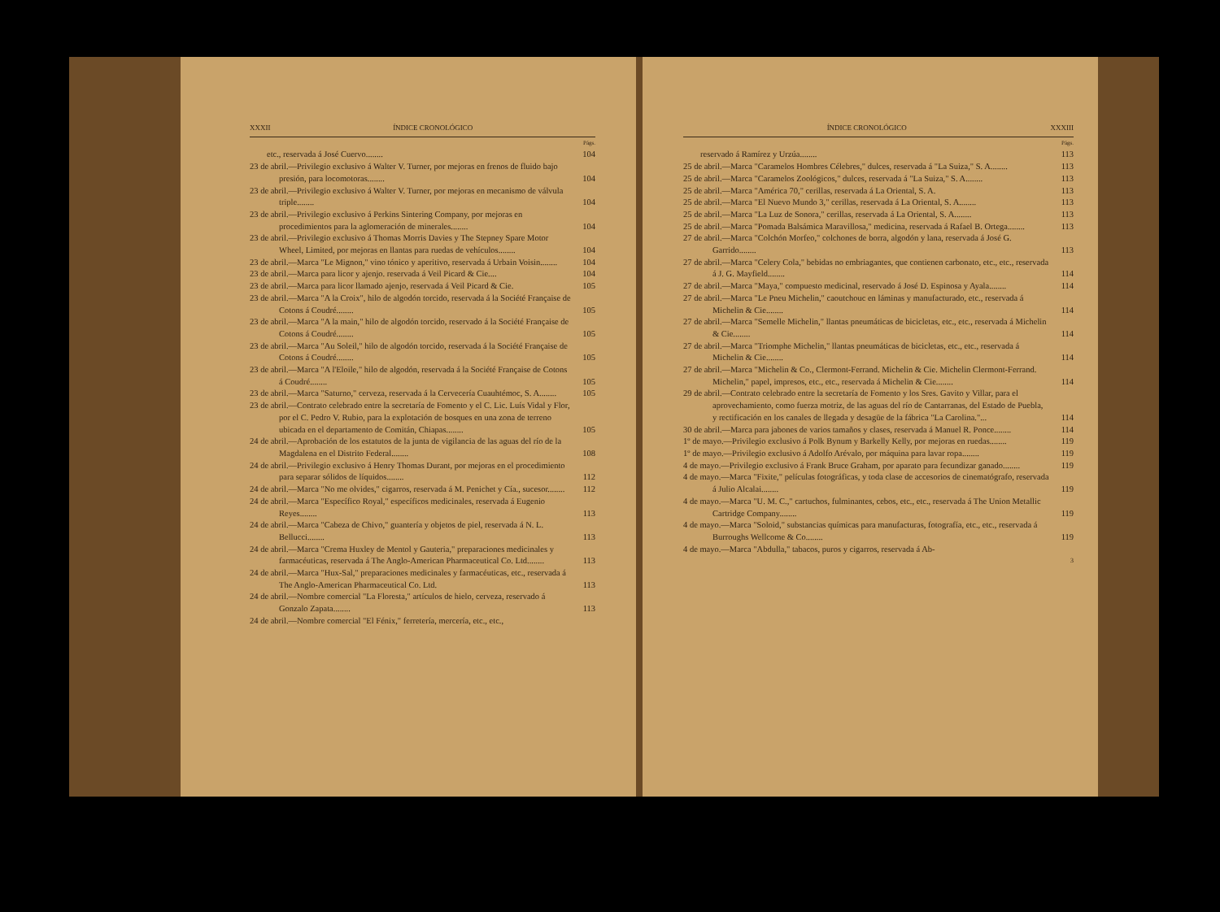XXXII ÍNDICE CRONOLÓGICO
Págs.
etc., reservada á José Cuervo........ 104
23 de abril.—Privilegio exclusivo á Walter V. Turner, por mejoras en frenos de fluido bajo presión, para locomotoras........ 104
23 de abril.—Privilegio exclusivo á Walter V. Turner, por mejoras en mecanismo de válvula triple........ 104
23 de abril.—Privilegio exclusivo á Perkins Sintering Company, por mejoras en procedimientos para la aglomeración de minerales........ 104
23 de abril.—Privilegio exclusivo á Thomas Morris Davies y The Stepney Spare Motor Wheel, Limited, por mejoras en llantas para ruedas de vehículos........ 104
23 de abril.—Marca "Le Mignon," vino tónico y aperitivo, reservada á Urbain Voisin........ 104
23 de abril.—Marca para licor y ajenjo. reservada á Veil Picard & Cie.... 104
23 de abril.—Marca para licor llamado ajenjo, reservada á Veil Picard & Cie. 105
23 de abril.—Marca "A la Croix", hilo de algodón torcido, reservada á la Société Française de Cotons á Coudré........ 105
23 de abril.—Marca "A la main," hilo de algodón torcido, reservado á la Société Française de Cotons á Coudré........ 105
23 de abril.—Marca "Au Soleil," hilo de algodón torcido, reservada á la Société Française de Cotons á Coudré........ 105
23 de abril.—Marca "A l'Eloile," hilo de algodón, reservada á la Société Française de Cotons á Coudré........ 105
23 de abril.—Marca "Saturno," cerveza, reservada á la Cervecería Cuauhtémoc, S. A........ 105
23 de abril.—Contrato celebrado entre la secretaría de Fomento y el C. Lic. Luís Vidal y Flor, por el C. Pedro V. Rubio, para la explotación de bosques en una zona de terreno ubicada en el departamento de Comitán, Chiapas........ 105
24 de abril.—Aprobación de los estatutos de la junta de vigilancia de las aguas del río de la Magdalena en el Distrito Federal........ 108
24 de abril.—Privilegio exclusivo á Henry Thomas Durant, por mejoras en el procedimiento para separar sólidos de líquidos........ 112
24 de abril.—Marca "No me olvides," cigarros, reservada á M. Penichet y Cía., sucesor........ 112
24 de abril.—Marca "Específico Royal," específicos medicinales, reservada á Eugenio Reyes........ 113
24 de abril.—Marca "Cabeza de Chivo," guantería y objetos de piel, reservada á N. L. Bellucci........ 113
24 de abril.—Marca "Crema Huxley de Mentol y Gauteria," preparaciones medicinales y farmacéuticas, reservada á The Anglo-American Pharmaceutical Co. Ltd........ 113
24 de abril.—Marca "Hux-Sal," preparaciones medicinales y farmacéuticas, etc., reservada á The Anglo-American Pharmaceutical Co. Ltd. 113
24 de abril.—Nombre comercial "La Floresta," artículos de hielo, cerveza, reservado á Gonzalo Zapata........ 113
24 de abril.—Nombre comercial "El Fénix," ferretería, mercería, etc., etc.,
ÍNDICE CRONOLÓGICO XXXIII
Págs.
reservado á Ramírez y Urzúa........ 113
25 de abril.—Marca "Caramelos Hombres Célebres," dulces, reservada á "La Suiza," S. A........ 113
25 de abril.—Marca "Caramelos Zoológicos," dulces, reservada á "La Suiza," S. A........ 113
25 de abril.—Marca "América 70," cerillas, reservada á La Oriental, S. A. 113
25 de abril.—Marca "El Nuevo Mundo 3," cerillas, reservada á La Oriental, S. A........ 113
25 de abril.—Marca "La Luz de Sonora," cerillas, reservada á La Oriental, S. A........ 113
25 de abril.—Marca "Pomada Balsámica Maravillosa," medicina, reservada á Rafael B. Ortega........ 113
27 de abril.—Marca "Colchón Morfeo," colchones de borra, algodón y lana, reservada á José G. Garrido........ 113
27 de abril.—Marca "Celery Cola," bebidas no embriagantes, que contienen carbonato, etc., etc., reservada á J. G. Mayfield........ 114
27 de abril.—Marca "Maya," compuesto medicinal, reservado á José D. Espinosa y Ayala........ 114
27 de abril.—Marca "Le Pneu Michelin," caoutchouc en láminas y manufacturado, etc., reservada á Michelin & Cie........ 114
27 de abril.—Marca "Semelle Michelin," llantas pneumáticas de bicicletas, etc., etc., reservada á Michelin & Cie........ 114
27 de abril.—Marca "Triomphe Michelin," llantas pneumáticas de bicicletas, etc., etc., reservada á Michelin & Cie........ 114
27 de abril.—Marca "Michelin & Co., Clermont-Ferrand. Michelin & Cie. Michelin Clermont-Ferrand. Michelin," papel, impresos, etc., etc., reservada á Michelin & Cie........ 114
29 de abril.—Contrato celebrado entre la secretaría de Fomento y los Sres. Gavito y Villar, para el aprovechamiento, como fuerza motriz, de las aguas del río de Cantarranas, del Estado de Puebla, y rectificación en los canales de llegada y desagüe de la fábrica "La Carolina."... 114
30 de abril.—Marca para jabones de varios tamaños y clases, reservada á Manuel R. Ponce........ 114
1º de mayo.—Privilegio exclusivo á Polk Bynum y Barkelly Kelly, por mejoras en ruedas........ 119
1º de mayo.—Privilegio exclusivo á Adolfo Arévalo, por máquina para lavar ropa........ 119
4 de mayo.—Privilegio exclusivo á Frank Bruce Graham, por aparato para fecundizar ganado........ 119
4 de mayo.—Marca "Fixite," películas fotográficas, y toda clase de accesorios de cinematógrafo, reservada á Julio Alcalai........ 119
4 de mayo.—Marca "U. M. C.," cartuchos, fulminantes, cebos, etc., etc., reservada á The Union Metallic Cartridge Company........ 119
4 de mayo.—Marca "Soloid," substancias químicas para manufacturas, fotografía, etc., etc., reservada á Burroughs Wellcome & Co........ 119
4 de mayo.—Marca "Abdulla," tabacos, puros y cigarros, reservada á Ab-
3